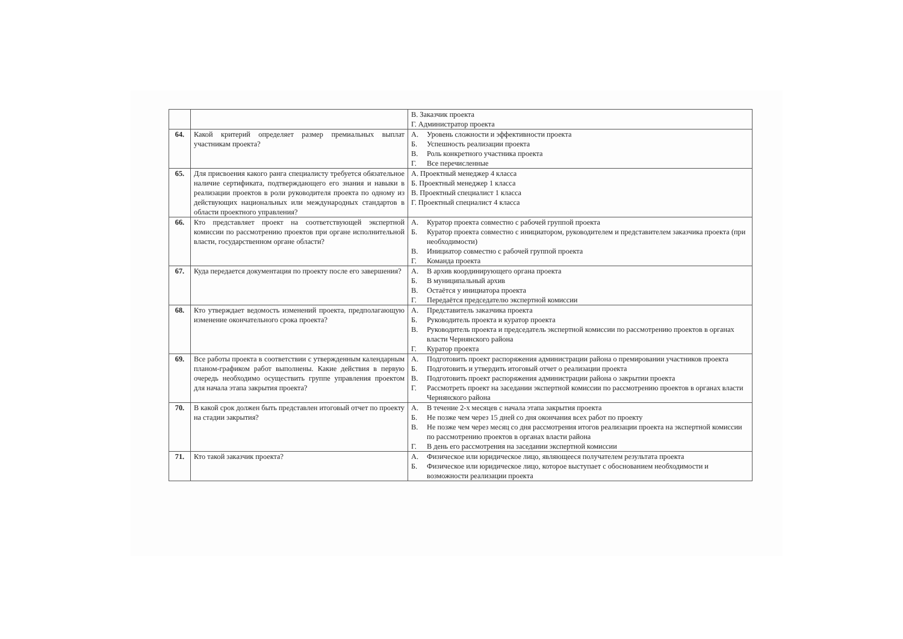| | | В. Заказчик проекта Г. Администратор проекта |
| 64. | Какой критерий определяет размер премиальных выплат участникам проекта? | А. Уровень сложности и эффективности проекта Б. Успешность реализации проекта В. Роль конкретного участника проекта Г. Все перечисленные |
| 65. | Для присвоения какого ранга специалисту требуется обязательное наличие сертификата, подтверждающего его знания и навыки в реализации проектов в роли руководителя проекта по одному из действующих национальных или международных стандартов в области проектного управления? | А. Проектный менеджер 4 класса Б. Проектный менеджер 1 класса В. Проектный специалист 1 класса Г. Проектный специалист 4 класса |
| 66. | Кто представляет проект на соответствующей экспертной комиссии по рассмотрению проектов при органе исполнительной власти, государственном органе области? | А. Куратор проекта совместно с рабочей группой проекта Б. Куратор проекта совместно с инициатором, руководителем и представителем заказчика проекта (при необходимости) В. Инициатор совместно с рабочей группой проекта Г. Команда проекта |
| 67. | Куда передается документация по проекту после его завершения? | А. В архив координирующего органа проекта Б. В муниципальный архив В. Остаётся у инициатора проекта Г. Передаётся председателю экспертной комиссии |
| 68. | Кто утверждает ведомость изменений проекта, предполагающую изменение окончательного срока проекта? | А. Представитель заказчика проекта Б. Руководитель проекта и куратор проекта В. Руководитель проекта и председатель экспертной комиссии по рассмотрению проектов в органах власти Чернянского района Г. Куратор проекта |
| 69. | Все работы проекта в соответствии с утвержденным календарным планом-графиком работ выполнены. Какие действия в первую очередь необходимо осуществить группе управления проектом для начала этапа закрытия проекта? | А. Подготовить проект распоряжения администрации района о премировании участников проекта Б. Подготовить и утвердить итоговый отчет о реализации проекта В. Подготовить проект распоряжения администрации района о закрытии проекта Г. Рассмотреть проект на заседании экспертной комиссии по рассмотрению проектов в органах власти Чернянского района |
| 70. | В какой срок должен быть представлен итоговый отчет по проекту на стадии закрытия? | А. В течение 2-х месяцев с начала этапа закрытия проекта Б. Не позже чем через 15 дней со дня окончания всех работ по проекту В. Не позже чем через месяц со дня рассмотрения итогов реализации проекта на экспертной комиссии по рассмотрению проектов в органах власти района Г. В день его рассмотрения на заседании экспертной комиссии |
| 71. | Кто такой заказчик проекта? | А. Физическое или юридическое лицо, являющееся получателем результата проекта Б. Физическое или юридическое лицо, которое выступает с обоснованием необходимости и возможности реализации проекта |